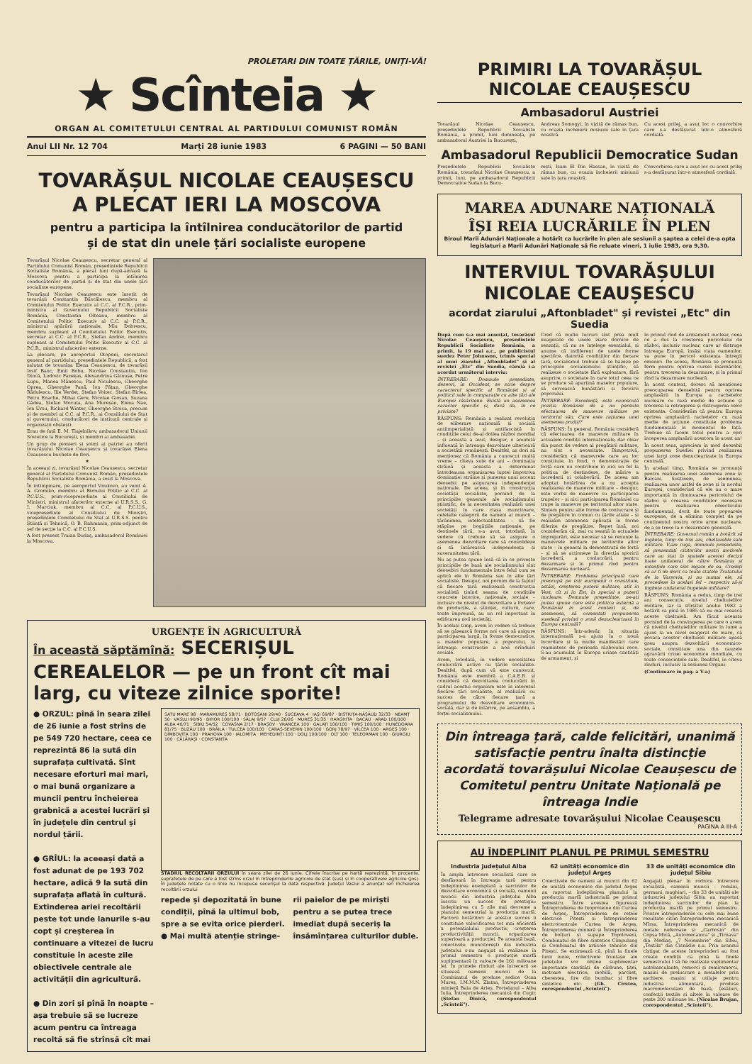PROLETARI DIN TOATE ȚĂRILE, UNIȚI-VĂ!
★ Scînteia ★
ORGAN AL COMITETULUI CENTRAL AL PARTIDULUI COMUNIST ROMÂN
Anul LII Nr. 12 704 Marți 28 iunie 1983 6 PAGINI — 50 BANI
TOVARĂȘUL NICOLAE CEAUȘESCU
A PLECAT IERI LA MOSCOVA
pentru a participa la întîlnirea conducătorilor de partid
și de stat din unele țări socialiste europene
Tovarășul Nicolae Ceaușescu, secretar general al Partidului Comunist Român, președintele Republicii Socialiste România, a plecat luni după-amiază la Moscova pentru a participa la întîlnirea conducătorilor de partid și de stat din unele țări socialiste europene.
Tovarășul Nicolae Ceaușescu este însoțit de tovarășii Constantin Dăscălescu, membru al Comitetului Politic Executiv al C.C. al P.C.R., prim-ministru al Guvernului Republicii Socialiste România, Constantin Olteanu, membru al Comitetului Politic Executiv al C.C. al P.C.R., ministrul apărării naționale, Miu Dobrescu, membru supleant al Comitetului Politic Executiv, secretar al C.C. al P.C.R., Ștefan Andrei, membru supleant al Comitetului Politic Executiv al C.C. al P.C.R., ministrul afacerilor externe.
La plecare, pe aeroportul Otopeni, secretarul general al partidului, președintele Republicii, a fost salutat de tovarășa Elena Ceaușescu, de tovarășii Iosif Banc, Emil Bobu, Nicolae Constantin, Ion Dincă, Ludovic Fazekas, Alexandrina Găinușe, Petre Lupu, Manea Mănescu, Paul Niculescu, Gheorghe Oprea, Gheorghe Pană, Ion Pățan, Gheorghe Rădulescu, Ilie Verdeț, Ștefan Voitec, Ștefan Bîrlea, Petru Enache, Mihai Gere, Nicolae Giosan, Suzana Gâdea, Ștefan Mocuța, Ana Mureșan, Elena Nae, Ion Ursu, Richard Winter, Gheorghe Stoica, precum și de membri ai C.C. al P.C.R., ai Consiliului de Stat și guvernului, conducători de instituții centrale și organizații obștești.
Erau de față E. M. Tiajelnikov, ambasadorul Uniunii Sovietice la București, și membri ai ambasadei.
Un grup de pionieri și șoimi ai patriei au oferit tovarășului Nicolae Ceaușescu și tovarășei Elena Ceaușescu buchete de flori.
★
În aceeași zi, tovarășul Nicolae Ceaușescu, secretar general al Partidului Comunist Român, președintele Republicii Socialiste România, a sosit la Moscova.
În întîmpinare, pe aeroportul Vnukovo, au venit A. A. Gromiko, membru al Biroului Politic al C.C. al P.C.U.S., prim-vicepreședinte al Consiliului de Miniștri, ministrul afacerilor externe al U.R.S.S., G. I. Marciuk, membru al C.C. al P.C.U.S., vicepreședinte al Consiliului de Miniștri, președintele Comitetului de Stat al U.R.S.S. pentru Știință și Tehnică, O. B. Rahmanin, prim-adjunct de șef de secție la C.C. al P.C.U.S.
A fost prezent Traian Dudaș, ambasadorul României la Moscova.
URGENȚE ÎN AGRICULTURĂ
În această săptămînă: SECERIȘUL CEREALELOR — pe un front cît mai larg, cu viteze zilnice sporite!
● ORZUL: pînă în seara zilei de 26 iunie a fost strîns de pe 549 720 hectare, ceea ce reprezintă 86 la sută din suprafața cultivată. Sînt necesare eforturi mai mari, o mai bună organizare a muncii pentru încheierea grabnică a acestei lucrări și în județele din centrul și nordul țării.
● GRÎUL: la aceeași dată a fost adunat de pe 193 702 hectare, adică 9 la sută din suprafața aflată în cultură. Extinderea ariei recoltării peste tot unde lanurile s-au copt și creșterea în continuare a vitezei de lucru constituie în aceste zile obiectivele centrale ale activității din agricultură.
● Din zori și pînă în noapte – așa trebuie să se lucreze acum pentru ca întreaga recoltă să fie strînsă cît mai
SATU MARE 98 · MARAMUREȘ 58/71 · BOTOȘANI 29/40 · SUCEAVA 4 · IAȘI 69/87 · BISTRIȚA-NĂSĂUD 32/33 · NEAMȚ 50 · VASLUI 90/95 · BIHOR 100/100 · SĂLAJ 9/57 · CLUJ 26/26 · MUREȘ 31/35 · HARGHITA · BACĂU · ARAD 100/100 · ALBA 40/71 · SIBIU 54/52 · COVASNA 2/17 · BRAȘOV · VRANCEA 100 · GALAȚI 100/100 · TIMIȘ 100/100 · HUNEDOARA 81/75 · BUZĂU 100 · BRĂILA · TULCEA 100/100 · CARAȘ-SEVERIN 100/100 · GORJ 78/97 · VÎLCEA 100 · ARGEȘ 100 · DÎMBOVIȚA 100 · PRAHOVA 100 · IALOMIȚA · MEHEDINȚI 100 · DOLJ 100/100 · OLT 100 · TELEORMAN 100 · GIURGIU 100 · CĂLĂRAȘI · CONSTANȚA
STADIUL RECOLTĂRII ORZULUI în seara zilei de 26 iunie. Cifrele înscrise pe hartă reprezintă, în procente, suprafețele de pe care a fost strîns orzul în întreprinderile agricole de stat (sus) și în cooperativele agricole (jos). În județele notate cu o linie nu începuse secerișul la data respectivă. Județul Vaslui a anunțat ieri încheierea recoltării orzului
repede și depozitată în bune condiții, pînă la ultimul bob, spre a se evita orice pierderi.
● Mai multă atenție stringe-
rii paielor de pe miriști pentru a se putea trece imediat după seceriș la însămînțarea culturilor duble.
PRIMIRI LA TOVARĂȘUL NICOLAE CEAUȘESCU
Ambasadorul Austriei
Tovarășul Nicolae Ceaușescu, președintele Republicii Socialiste România, a primit, luni dimineața, pe ambasadorul Austriei la București,
Andreas Somogyi, în vizită de rămas bun, cu ocazia încheierii misiunii sale în țara noastră.
Cu acest prilej, a avut loc o convorbire care s-a desfășurat într-o atmosferă cordială.
Ambasadorul Republicii Democratice Sudan
Președintele Republicii Socialiste România, tovarășul Nicolae Ceaușescu, a primit, luni, pe ambasadorul Republicii Democratice Sudan la Bucu-
rești, Isam El Din Hassan, în vizită de rămas bun, cu ocazia încheierii misiunii sale în țara noastră.
Convorbirea care a avut loc cu acest prilej s-a desfășurat într-o atmosferă cordială.
MAREA ADUNARE NAȚIONALĂ
ÎȘI REIA LUCRĂRILE ÎN PLEN
Biroul Marii Adunări Naționale a hotărît ca lucrările în plen ale sesiunii a șaptea a celei de-a opta legislaturi a Marii Adunări Naționale să fie reluate vineri, 1 iulie 1983, ora 9,30.
INTERVIUL TOVARĂȘULUI
NICOLAE CEAUȘESCU
acordat ziarului „Aftonbladet" și revistei „Etc" din Suedia
După cum s-a mai anunțat, tovarășul Nicolae Ceaușescu, președintele Republicii Socialiste România, a primit, la 19 mai a.c., pe publicistul suedez Peter Johnsson, trimis special al unui ziarului „Aftonbladet" și al revistei „Etc" din Suedia, căruia i-a acordat următorul interviu:
ÎNTREBARE: Domnule președinte, deseori, în Occident, se scrie despre caracterul specific al României și al politicii sale în comparație cu alte țări ale Europei răsăritene. Există un asemenea caracter specific și, dacă da, în ce privințe?
RĂSPUNS: România a realizat revoluția de eliberare națională și socială antiimperialistă și antifascistă în condițiile celui de-al doilea război mondial – și aceasta a avut, desigur, o anumită influență în întreaga dezvoltare ulterioară a societății românești. Dealtfel, aș dori să menționez că România a cunoscut multă vreme – cîteva sute de ani – dominația străină și aceasta a determinat întotdeauna organizarea luptei împotriva dominației străine și punerea unui accent deosebit pe asigurarea independenței naționale. De aceea, și în construcția societății socialiste, pornind de la principiile generale ale socialismului științific, de la necesitatea realizării unei societăți în care clasa muncitoare, celelalte categorii de oameni ai muncii – țărănimea, intelectualitatea – să fie stăpîne pe bogățiile naționale, pe destinele țării, s-a avut, totodată, în vedere că trebuie să se asigure o asemenea dezvoltare care să consolideze și să întărească independența și suveranitatea țării.
Nu aș putea spune însă că în ce privește principiile de bază ale socialismului sînt deosebiri fundamentale între felul cum se aplică ele în România sau în alte țări socialiste. Desigur, noi pornim de la faptul că fiecare țară realizează construcția socialistă ținînd seama de condițiile concrete istorice, naționale, sociale – inclusiv de nivelul de dezvoltare a forțelor de producție, a științei, culturii, care, toate împreună, au un rol important în edificarea noii societăți.
În același timp, avem în vedere că trebuie să se găsească forme noi care să asigure participarea largă, în forme democratice, a maselor populare, a poporului, la întreaga construcție a noii orînduiri sociale.
Avem, totodată, în vedere necesitatea conlucrării active cu țările socialiste. Dealtfel, după cum vă este cunoscut, România este membră a C.A.E.R. și consideră că dezvoltarea conlucrării în cadrul acestui organism este în interesul fiecărei țări socialiste, al realizării cu succes de către fiecare țară a programului de dezvoltare economico-socială, dar și de întărire, pe ansamblu, a forței socialismului.
Cred că multe lucruri sînt prea mult exagerate de unele ziare dornice de senzații, că nu se înțelege esențialul, și anume că indiferent de unele forme specifice, datorită condițiilor din fiecare țară, socialismul trebuie să se bazeze pe principiile socialismului științific, să realizeze o societate fără exploatare, fără asuprire, o societate în care totul ceea ce se produce să aparțină maselor populare, să servească bunăstării și fericirii poporului.
ÎNTREBARE: Excelență, este cunoscută poziția României de a nu permite efectuarea de manevre militare pe teritoriul său. Care este rațiunea unei asemenea poziții?
RĂSPUNS: În general, România consideră că efectuarea de manevre militare în actualele condiții internaționale, dar chiar din punct de vedere al pregătirii militare, nu sînt o necesitate. Dimpotrivă, considerăm că manevrele care au loc constituie, în fond, o demonstrație de forță care nu contribuie în nici un fel la politica de destindere, de mărire a încrederii și colaborării. De aceea am adoptat hotărîrea de a nu accepta realizarea de manevre militare – desigur, este vorba de manevre cu participarea trupelor – și nici participarea României cu trupe la manevre pe teritoriul altor state. Sîntem pentru alte forme de conlucrare și de pregătire în comun cu țările aliate – și realizăm asemenea aplicații în forme diferite de pregătire. Repet însă, noi considerăm că, mai cu seamă în actualele împrejurări, este necesar să se renunțe la manevrele militare pe teritoriile altor state – în general la demonstrații de forță – și să se acționeze în direcția sporirii încrederii, a conlucrării, pentru dezarmare și în primul rînd pentru dezarmarea nucleară.
ÎNTREBARE: Problema principală care preocupă pe toți europenii o constituie, astăzi, creșterea puterii militare, atît în Vest, cît și în Est, în special a puterii nucleare. Domnule președinte, ne-ați putea spune care este politica externă a României în acest context și, de asemenea, să comentați propunerea suedeză privind o zonă denuclearizată în Europa centrală?
RĂSPUNS: Într-adevăr, în situația internațională s-a ajuns la o nouă încordare și la multe manifestări care reamintesc de perioada războiului rece. S-au acumulat în Europa uriașe cantități de armament, și
în primul rînd de armament nuclear, ceea ce a dus la creșterea pericolului de război, inclusiv nuclear, care ar distruge întreaga Europă, însăși viața oamenilor, va pune în pericol existența întregii omeniri. De aceea, România se pronunță ferm pentru oprirea cursei înarmărilor, pentru trecerea la dezarmare, și în primul rînd la dezarmare nucleară.
În acest context, doresc să menționez preocuparea deosebită pentru oprirea amplasării în Europa a rachetelor nucleare cu rază medie de acțiune și trecerea la retragerea și distrugerea celor existente. Considerăm că pentru Europa oprirea amplasării rachetelor cu rază medie de acțiune constituie problema fundamentală în momentul de față. Trebuie să facem totul pentru a opri începerea amplasării acestora în acest an!
În acest sens, apreciem în mod deosebit propunerea Suediei privind realizarea unei largi zone denuclearizate în Europa centrală.
În același timp, România se pronunță pentru realizarea unei asemenea zone în Balcani. Susținem, de asemenea, realizarea unor astfel de zone și în nordul Europei, considerînd că ele au o mare importanță în diminuarea pericolului de război și crearea condițiilor necesare pentru realizarea obiectivului fundamental, dorit de toate popoarele europene, de a elimina complet de pe continentul nostru orice arme nucleare, de a se trece la o dezarmare generală.
ÎNTREBARE: Guvernul român a hotărît să înghețe, timp de trei ani, cheltuielile sale militare. V-am ruga, domnule președinte, să prezentați cititorilor noștri motivele care au stat în spatele acestei decizii luate unilateral de către România și intențiile care sînt legate de ea. Credeți că ar fi de dorit ca toate statele Tratatului de la Varșovia, și nu numai ele, să procedeze în același fel – respectiv să-și înghețe unilateral bugetele militare?
RĂSPUNS: România a redus, timp de trei ani consecutiv, nivelul cheltuielilor militare, iar la sfîrșitul anului 1982 a hotărît ca pînă în 1985 să nu mai crească aceste cheltuieli. Am făcut aceasta pornind de la convingerea pe care o avem că nivelul cheltuielilor militare în lume a ajuns la un nivel exagerat de mare, că povara acestor cheltuieli militare apasă greu asupra dezvoltării economico-sociale, constituie una din cauzele agravării crizei economice mondiale, cu toate consecințele sale. Dealtfel, în cîteva rînduri, inclusiv la sesiunea Organi-
(Continuare în pag. a V-a)
Din întreaga țară, calde felicitări, unanimă satisfacție pentru înalta distincție acordată tovarășului Nicolae Ceaușescu de Comitetul pentru Unitate Națională pe întreaga Indie
Telegrame adresate tovarășului Nicolae Ceaușescu
PAGINA A III-A
AU ÎNDEPLINIT PLANUL PE PRIMUL SEMESTRU
Industria județului Alba
În ampla întrecere socialistă care se desfășoară în întreaga țară pentru îndeplinirea exemplară a sarcinilor de dezvoltare economică și socială, oamenii muncii din industria județului Alba înscriu un succes de prestigiu: îndeplinirea cu 5 zile mai devreme a planului semestrial la producția marfă. Factorii hotărîtori ai acestui succes îi constituie valorificarea tot mai eficientă a potențialului productiv, creșterea productivității muncii, organizarea superioară a producției. Pe această bază, colectivele muncitorești din industria județului s-au angajat să realizeze în primul semestru o producție marfă suplimentară în valoare de 261 milioane lei. În primele rînduri ale întrecerii se situează oamenii muncii de la Combinatul de produse sodice Ocna Mureș, I.M.M.N. Zlatna, Întreprinderea minieră Baia de Arieș, Porțelanul – Alba Iulia, Întreprinderea mecanică din Cugir. (Ștefan Dinică, corespondentul „Scînteii").
62 unități economice din județul Argeș
Colectivele de oameni ai muncii din 62 de unități economice din județul Argeș au raportat îndeplinirea planului la producția marfă industrială pe primul semestru. Între acestea figurează Întreprinderea de bioproteine din Curtea de Argeș, Întreprinderea de rețele electrice Pitești și Întreprinderea electrocentrale Curtea de Argeș, Întreprinderea minieră și Întreprinderea de bolțuri și supape Topoloveni, Combinatul de fibre sintetice Cîmpulung și Combinatul de articole tehnice din Pitești. Se estimează că, pînă la finele lunii iunie, colectivele fruntașe ale județului vor obține suplimentar importante cantități de cărbune, țiței, motoare electrice, mobilă, parchet, cherestea, fire din bumbac și fibre sintetice etc. (Gh. Cîrstea, corespondentul „Scînteii").
33 de unități economice din județul Sibiu
Angajați plenar în rodnica întrecere socialistă, oamenii muncii – români, germani, maghiari, – din 33 de unități ale industriei județului Sibiu au raportat îndeplinirea sarcinilor de plan la producția marfă pe primul semestru. Printre întreprinderile cu cele mai bune rezultate citim Întreprinderea mecanică Mîrșa, Întreprinderea mecanică de metale neferoase și „Carbosin" din Copșa Mică, „Automecanica" și „Tîrnava" din Mediaș, „7 Noiembrie" din Sibiu, „Textila" din Cisnădie ș.a. Prin avansul cîștigat de aceste întreprinderi au fost create condiții ca pînă la finele semestrului I să fie realizate suplimentar autobasculante, remorci și semiremorci, mașini de prelucrare a metalelor prin așchiere, mașini și utilaje pentru industria alimentară, produse macromoleculare de bază, țesături, confecții textile și altele în valoare de peste 300 milioane lei. (Nicolae Brujan, corespondentul „Scînteii").